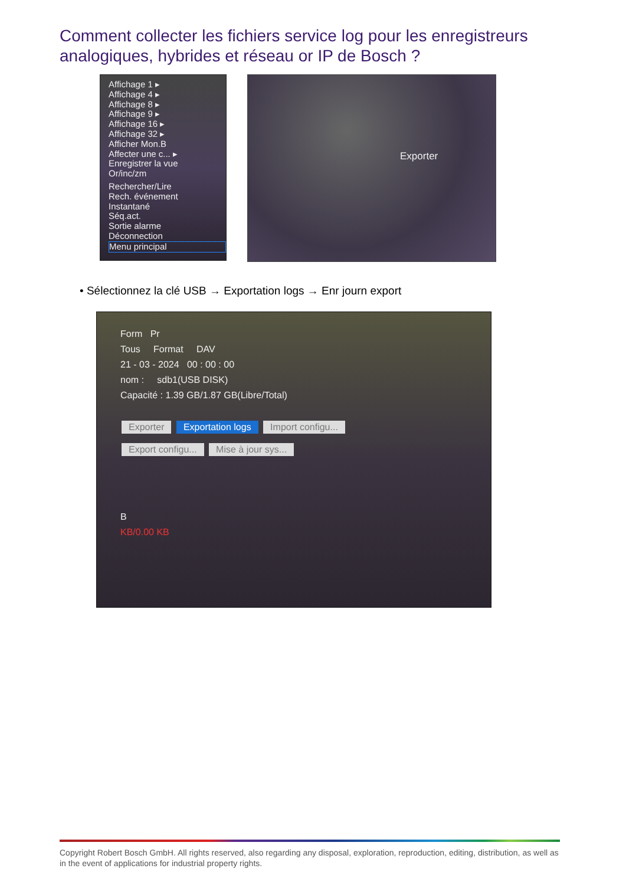Comment collecter les fichiers service log pour les enregistreurs analogiques, hybrides et réseau or IP de Bosch ?
Affichage 1 ▸
Affichage 4 ▸
Affichage 8 ▸
Affichage 9 ▸
Affichage 16 ▸
Affichage 32 ▸
Afficher Mon.B
Affecter une c... ▸
Enregistrer la vue
Or/inc/zm
Rechercher/Lire
Rech. événement
Instantané
Séq.act.
Sortie alarme
Déconnection
Menu principal
Exporter
• Sélectionnez la clé USB → Exportation logs → Enr journ export
Form Pr
Tous Format DAV
21 - 03 - 2024 00 : 00 : 00
nom : sdb1(USB DISK)
Capacité : 1.39 GB/1.87 GB(Libre/Total)
Exporter Exportation logs Import configu...
Export configu... Mise à jour sys...
B
KB/0.00 KB
Copyright Robert Bosch GmbH. All rights reserved, also regarding any disposal, exploration, reproduction, editing, distribution, as well as in the event of applications for industrial property rights.